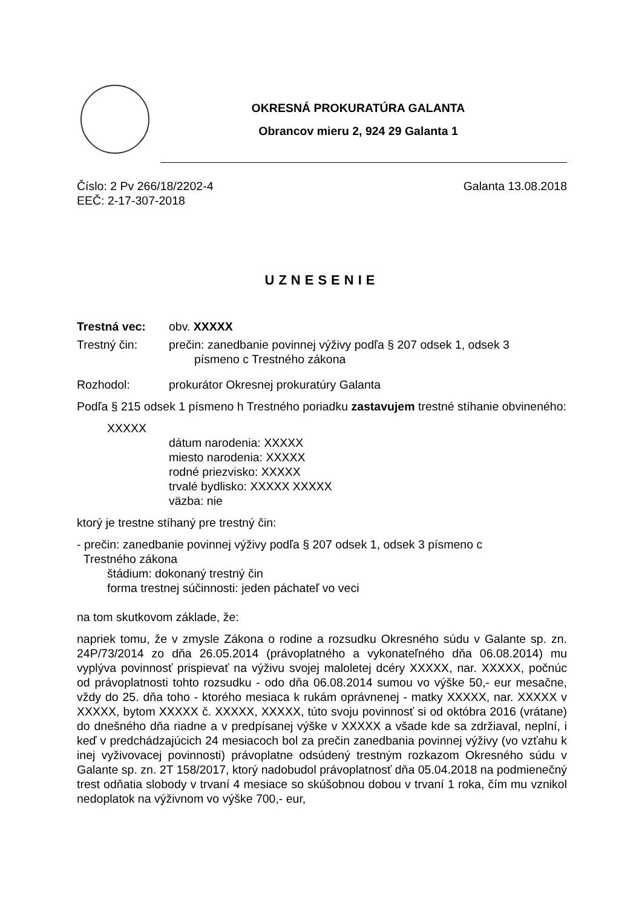OKRESNÁ PROKURATÚRA GALANTA
Obrancov mieru 2, 924 29 Galanta 1
Číslo: 2 Pv 266/18/2202-4
EEČ: 2-17-307-2018
Galanta 13.08.2018
UZNESENIE
Trestná vec: obv. XXXXX
Trestný čin: prečin: zanedbanie povinnej výživy podľa § 207 odsek 1, odsek 3
písmeno c Trestného zákona
Rozhodol: prokurátor Okresnej prokuratúry Galanta
Podľa § 215 odsek 1 písmeno h Trestného poriadku zastavujem trestné stíhanie obvineného:
XXXXX
dátum narodenia: XXXXX
miesto narodenia: XXXXX
rodné priezvisko: XXXXX
trvalé bydlisko: XXXXX XXXXX
väzba: nie
ktorý je trestne stíhaný pre trestný čin:
- prečin: zanedbanie povinnej výživy podľa § 207 odsek 1, odsek 3 písmeno c
Trestného zákona
štádium: dokonaný trestný čin
forma trestnej súčinnosti: jeden páchateľ vo veci
na tom skutkovom základe, že:
napriek tomu, že v zmysle Zákona o rodine a rozsudku Okresného súdu v Galante sp. zn. 24P/73/2014 zo dňa 26.05.2014 (právoplatného a vykonateľného dňa 06.08.2014) mu vyplýva povinnosť prispievať na výživu svojej maloletej dcéry XXXXX, nar. XXXXX, počnúc od právoplatnosti tohto rozsudku - odo dňa 06.08.2014 sumou vo výške 50,- eur mesačne, vždy do 25. dňa toho - ktorého mesiaca k rukám oprávnenej - matky XXXXX, nar. XXXXX v XXXXX, bytom XXXXX č. XXXXX, XXXXX, túto svoju povinnosť si od októbra 2016 (vrátane) do dnešného dňa riadne a v predpísanej výške v XXXXX a všade kde sa zdržiaval, neplní, i keď v predchádzajúcich 24 mesiacoch bol za prečin zanedbania povinnej výživy (vo vzťahu k inej vyživovacej povinnosti) právoplatne odsúdený trestným rozkazom Okresného súdu v Galante sp. zn. 2T 158/2017, ktorý nadobudol právoplatnosť dňa 05.04.2018 na podmienečný trest odňatia slobody v trvaní 4 mesiace so skúšobnou dobou v trvaní 1 roka, čím mu vznikol nedoplatok na výživnom vo výške 700,- eur,